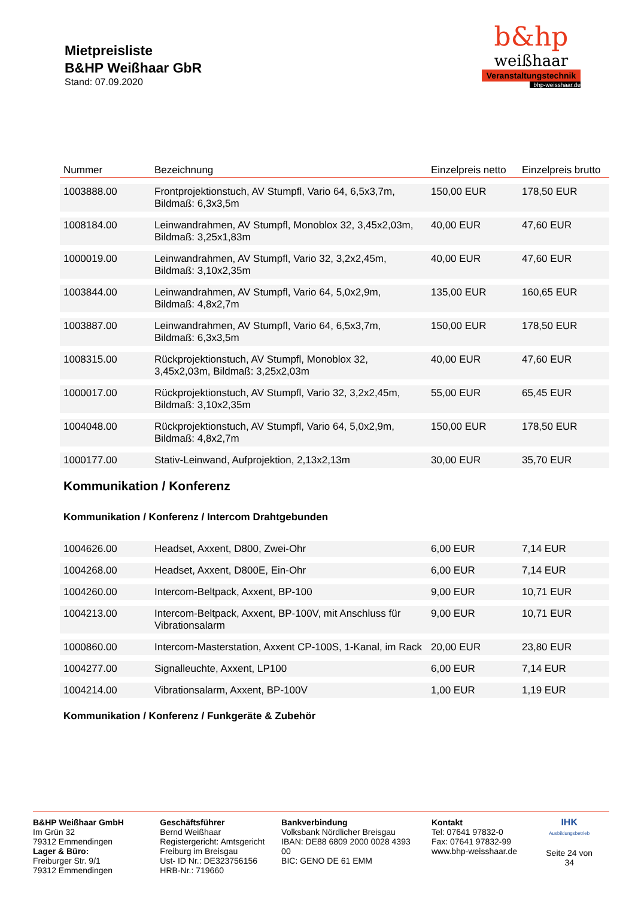Mietpreisliste
B&HP Weißhaar GbR
Stand: 07.09.2020
b&hp
weißhaar
Veranstaltungstechnik
bhp-weisshaar.de
| Nummer | Bezeichnung | Einzelpreis netto | Einzelpreis brutto |
| --- | --- | --- | --- |
| 1003888.00 | Frontprojektionstuch, AV Stumpfl, Vario 64, 6,5x3,7m, Bildmaß: 6,3x3,5m | 150,00 EUR | 178,50 EUR |
| 1008184.00 | Leinwandrahmen, AV Stumpfl, Monoblox 32, 3,45x2,03m, Bildmaß: 3,25x1,83m | 40,00 EUR | 47,60 EUR |
| 1000019.00 | Leinwandrahmen, AV Stumpfl, Vario 32, 3,2x2,45m, Bildmaß: 3,10x2,35m | 40,00 EUR | 47,60 EUR |
| 1003844.00 | Leinwandrahmen, AV Stumpfl, Vario 64, 5,0x2,9m, Bildmaß: 4,8x2,7m | 135,00 EUR | 160,65 EUR |
| 1003887.00 | Leinwandrahmen, AV Stumpfl, Vario 64, 6,5x3,7m, Bildmaß: 6,3x3,5m | 150,00 EUR | 178,50 EUR |
| 1008315.00 | Rückprojektionstuch, AV Stumpfl, Monoblox 32, 3,45x2,03m, Bildmaß: 3,25x2,03m | 40,00 EUR | 47,60 EUR |
| 1000017.00 | Rückprojektionstuch, AV Stumpfl, Vario 32, 3,2x2,45m, Bildmaß: 3,10x2,35m | 55,00 EUR | 65,45 EUR |
| 1004048.00 | Rückprojektionstuch, AV Stumpfl, Vario 64, 5,0x2,9m, Bildmaß: 4,8x2,7m | 150,00 EUR | 178,50 EUR |
| 1000177.00 | Stativ-Leinwand, Aufprojektion, 2,13x2,13m | 30,00 EUR | 35,70 EUR |
Kommunikation / Konferenz
Kommunikation / Konferenz / Intercom Drahtgebunden
| 1004626.00 | Headset, Axxent, D800, Zwei-Ohr | 6,00 EUR | 7,14 EUR |
| 1004268.00 | Headset, Axxent, D800E, Ein-Ohr | 6,00 EUR | 7,14 EUR |
| 1004260.00 | Intercom-Beltpack, Axxent, BP-100 | 9,00 EUR | 10,71 EUR |
| 1004213.00 | Intercom-Beltpack, Axxent, BP-100V, mit Anschluss für Vibrationsalarm | 9,00 EUR | 10,71 EUR |
| 1000860.00 | Intercom-Masterstation, Axxent CP-100S, 1-Kanal, im Rack | 20,00 EUR | 23,80 EUR |
| 1004277.00 | Signalleuchte, Axxent, LP100 | 6,00 EUR | 7,14 EUR |
| 1004214.00 | Vibrationsalarm, Axxent, BP-100V | 1,00 EUR | 1,19 EUR |
Kommunikation / Konferenz / Funkgeräte & Zubehör
B&HP Weißhaar GmbH
Im Grün 32
79312 Emmendingen
Lager & Büro:
Freiburger Str. 9/1
79312 Emmendingen
Geschäftsführer
Bernd Weißhaar
Registergericht: Amtsgericht Freiburg im Breisgau
Ust- ID Nr.: DE323756156
HRB-Nr.: 719660
Bankverbindung
Volksbank Nördlicher Breisgau
IBAN: DE88 6809 2000 0028 4393 00
BIC: GENO DE 61 EMM
Kontakt
Tel: 07641 97832-0
Fax: 07641 97832-99
www.bhp-weisshaar.de
IHK
Ausbildungsbetrieb
Seite 24 von 34